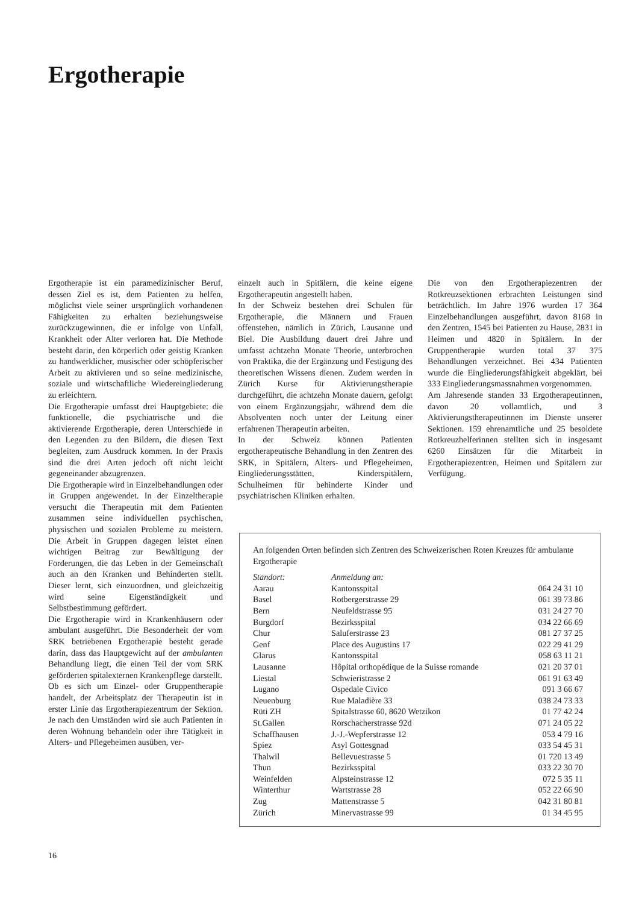Ergotherapie
Ergotherapie ist ein paramedizinischer Beruf, dessen Ziel es ist, dem Patienten zu helfen, möglichst viele seiner ursprünglich vorhandenen Fähigkeiten zu erhalten beziehungsweise zurückzugewinnen, die er infolge von Unfall, Krankheit oder Alter verloren hat. Die Methode besteht darin, den körperlich oder geistig Kranken zu handwerklicher, musischer oder schöpferischer Arbeit zu aktivieren und so seine medizinische, soziale und wirtschaftliche Wiedereingliederung zu erleichtern.
Die Ergotherapie umfasst drei Hauptgebiete: die funktionelle, die psychiatrische und die aktivierende Ergotherapie, deren Unterschiede in den Legenden zu den Bildern, die diesen Text begleiten, zum Ausdruck kommen. In der Praxis sind die drei Arten jedoch oft nicht leicht gegeneinander abzugrenzen.
Die Ergotherapie wird in Einzelbehandlungen oder in Gruppen angewendet. In der Einzeltherapie versucht die Therapeutin mit dem Patienten zusammen seine individuellen psychischen, physischen und sozialen Probleme zu meistern. Die Arbeit in Gruppen dagegen leistet einen wichtigen Beitrag zur Bewältigung der Forderungen, die das Leben in der Gemeinschaft auch an den Kranken und Behinderten stellt. Dieser lernt, sich einzuordnen, und gleichzeitig wird seine Eigenständigkeit und Selbstbestimmung gefördert.
Die Ergotherapie wird in Krankenhäusern oder ambulant ausgeführt. Die Besonderheit der vom SRK betriebenen Ergotherapie besteht gerade darin, dass das Hauptgewicht auf der ambulanten Behandlung liegt, die einen Teil der vom SRK geförderten spitalexternen Krankenpflege darstellt.
Ob es sich um Einzel- oder Gruppentherapie handelt, der Arbeitsplatz der Therapeutin ist in erster Linie das Ergotherapiezentrum der Sektion. Je nach den Umständen wird sie auch Patienten in deren Wohnung behandeln oder ihre Tätigkeit in Alters- und Pflegeheimen ausüben, ver-
einzelt auch in Spitälern, die keine eigene Ergotherapeutin angestellt haben.
In der Schweiz bestehen drei Schulen für Ergotherapie, die Männern und Frauen offenstehen, nämlich in Zürich, Lausanne und Biel. Die Ausbildung dauert drei Jahre und umfasst achtzehn Monate Theorie, unterbrochen von Praktika, die der Ergänzung und Festigung des theoretischen Wissens dienen. Zudem werden in Zürich Kurse für Aktivierungstherapie durchgeführt, die achtzehn Monate dauern, gefolgt von einem Ergänzungsjahr, während dem die Absolventen noch unter der Leitung einer erfahrenen Therapeutin arbeiten.
In der Schweiz können Patienten ergotherapeutische Behandlung in den Zentren des SRK, in Spitälern, Alters- und Pflegeheimen, Eingliederungsstätten, Kinderspitälern, Schulheimen für behinderte Kinder und psychiatrischen Kliniken erhalten.
Die von den Ergotherapiezentren der Rotkreuzsektionen erbrachten Leistungen sind beträchtlich. Im Jahre 1976 wurden 17 364 Einzelbehandlungen ausgeführt, davon 8168 in den Zentren, 1545 bei Patienten zu Hause, 2831 in Heimen und 4820 in Spitälern. In der Gruppentherapie wurden total 37 375 Behandlungen verzeichnet. Bei 434 Patienten wurde die Eingliederungsfähigkeit abgeklärt, bei 333 Eingliederungsmassnahmen vorgenommen.
Am Jahresende standen 33 Ergotherapeutinnen, davon 20 vollamtlich, und 3 Aktivierungstherapeutinnen im Dienste unserer Sektionen. 159 ehrenamtliche und 25 besoldete Rotkreuzhelferinnen stellten sich in insgesamt 6260 Einsätzen für die Mitarbeit in Ergotherapiezentren, Heimen und Spitälern zur Verfügung.
An folgenden Orten befinden sich Zentren des Schweizerischen Roten Kreuzes für ambulante Ergotherapie
| Standort: | Anmeldung an: | |
| --- | --- | --- |
| Aarau | Kantonsspital | 064 24 31 10 |
| Basel | Rotbergerstrasse 29 | 061 39 73 86 |
| Bern | Neufeldstrasse 95 | 031 24 27 70 |
| Burgdorf | Bezirksspital | 034 22 66 69 |
| Chur | Saluferstrasse 23 | 081 27 37 25 |
| Genf | Place des Augustins 17 | 022 29 41 29 |
| Glarus | Kantonsspital | 058 63 11 21 |
| Lausanne | Hôpital orthopédique de la Suisse romande | 021 20 37 01 |
| Liestal | Schwieristrasse 2 | 061 91 63 49 |
| Lugano | Ospedale Civico | 091 3 66 67 |
| Neuenburg | Rue Maladière 33 | 038 24 73 33 |
| Rüti ZH | Spitalstrasse 60, 8620 Wetzikon | 01 77 42 24 |
| St.Gallen | Rorschacherstrasse 92d | 071 24 05 22 |
| Schaffhausen | J.-J.-Wepferstrasse 12 | 053 4 79 16 |
| Spiez | Asyl Gottesgnad | 033 54 45 31 |
| Thalwil | Bellevuestrasse 5 | 01 720 13 49 |
| Thun | Bezirksspital | 033 22 30 70 |
| Weinfelden | Alpsteinstrasse 12 | 072 5 35 11 |
| Winterthur | Wartstrasse 28 | 052 22 66 90 |
| Zug | Mattenstrasse 5 | 042 31 80 81 |
| Zürich | Minervastrasse 99 | 01 34 45 95 |
16